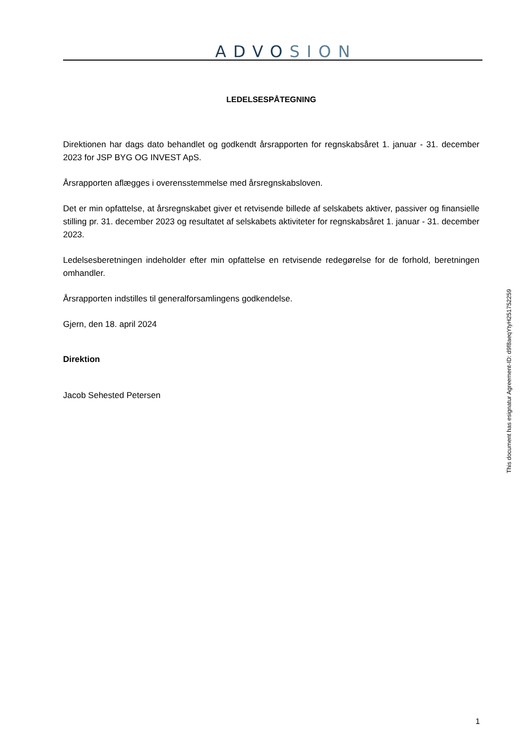ADVOSION
LEDELSESPÅTEGNING
Direktionen har dags dato behandlet og godkendt årsrapporten for regnskabsåret 1. januar - 31. december 2023 for JSP BYG OG INVEST ApS.
Årsrapporten aflægges i overensstemmelse med årsregnskabsloven.
Det er min opfattelse, at årsregnskabet giver et retvisende billede af selskabets aktiver, passiver og finansielle stilling pr. 31. december 2023 og resultatet af selskabets aktiviteter for regnskabsåret 1. januar - 31. december 2023.
Ledelsesberetningen indeholder efter min opfattelse en retvisende redegørelse for de forhold, beretningen omhandler.
Årsrapporten indstilles til generalforsamlingens godkendelse.
Gjern, den 18. april 2024
Direktion
Jacob Sehested Petersen
This document has esignatur Agreement-ID: d9f8aeqYtyH251752259
1